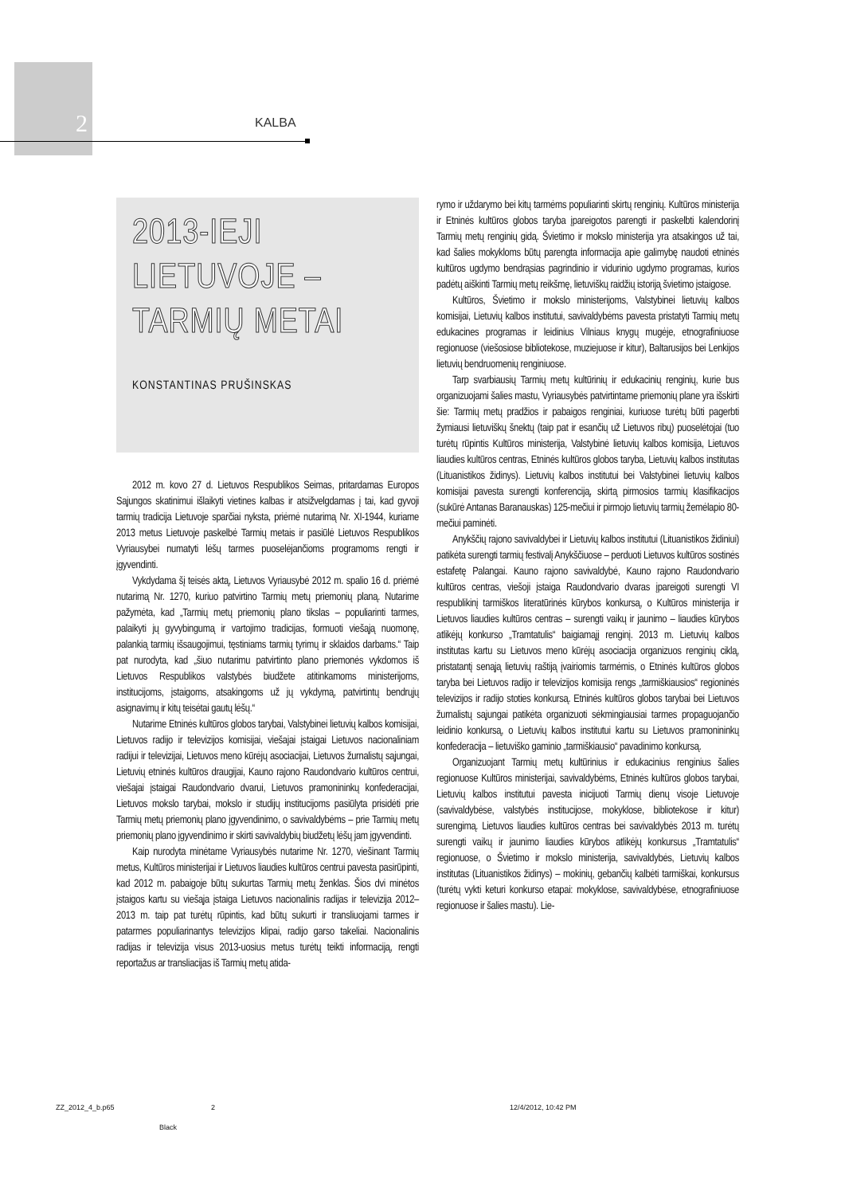2 KALBA
2013-IEJI
LIETUVOJE –
TARMIŲ METAI
KONSTANTINAS PRUŠINSKAS
2012 m. kovo 27 d. Lietuvos Respublikos Seimas, pritardamas Europos Sąjungos skatinimui išlaikyti vietines kalbas ir atsižvelgdamas į tai, kad gyvoji tarmių tradicija Lietuvoje sparčiai nyksta, priėmė nutarimą Nr. XI-1944, kuriame 2013 metus Lietuvoje paskelbė Tarmių metais ir pasiūlė Lietuvos Respublikos Vyriausybei numatyti lėšų tarmes puoselėjančioms programoms rengti ir įgyvendinti.
Vykdydama šį teisės aktą, Lietuvos Vyriausybė 2012 m. spalio 16 d. priėmė nutarimą Nr. 1270, kuriuo patvirtino Tarmių metų priemonių planą. Nutarime pažymėta, kad „Tarmių metų priemonių plano tikslas – populiarinti tarmes, palaikyti jų gyvybingumą ir vartojimo tradicijas, formuoti viešąją nuomonę, palankią tarmių išsaugojimui, tęstiniams tarmių tyrimų ir sklaidos darbams.“ Taip pat nurodyta, kad „šiuo nutarimu patvirtinto plano priemonės vykdomos iš Lietuvos Respublikos valstybės biudžete atitinkamoms ministerijoms, institucijoms, įstaigoms, atsakingoms už jų vykdymą, patvirtintų bendrųjų asignavimų ir kitų teisėtai gautų lėšų.“
Nutarime Etninės kultūros globos tarybai, Valstybinei lietuvių kalbos komisijai, Lietuvos radijo ir televizijos komisijai, viešajai įstaigai Lietuvos nacionaliniam radijui ir televizijai, Lietuvos meno kūrėjų asociacijai, Lietuvos žurnalistų sąjungai, Lietuvių etninės kultūros draugijai, Kauno rajono Raudondvario kultūros centrui, viešajai įstaigai Raudondvario dvarui, Lietuvos pramonininkų konfederacijai, Lietuvos mokslo tarybai, mokslo ir studijų institucijoms pasiūlyta prisidėti prie Tarmių metų priemonių plano įgyvendinimo, o savivaldybėms – prie Tarmių metų priemonių plano įgyvendinimo ir skirti savivaldybių biudžetų lėšų jam įgyvendinti.
Kaip nurodyta minėtame Vyriausybės nutarime Nr. 1270, viešinant Tarmių metus, Kultūros ministerijai ir Lietuvos liaudies kultūros centrui pavesta pasirūpinti, kad 2012 m. pabaigoje būtų sukurtas Tarmių metų ženklas. Šios dvi minėtos įstaigos kartu su viešąja įstaiga Lietuvos nacionalinis radijas ir televizija 2012–2013 m. taip pat turėtų rūpintis, kad būtų sukurti ir transliuojami tarmes ir patarmes populiarinantys televizijos klipai, radijo garso takeliai. Nacionalinis radijas ir televizija visus 2013-uosius metus turėtų teikti informaciją, rengti reportažus ar transliacijas iš Tarmių metų atida-
rymo ir uždarymo bei kitų tarmėms populiarinti skirtų renginių. Kultūros ministerija ir Etninės kultūros globos taryba įpareigotos parengti ir paskelbti kalendorinį Tarmių metų renginių gidą. Švietimo ir mokslo ministerija yra atsakingos už tai, kad šalies mokykloms būtų parengta informacija apie galimybę naudoti etninės kultūros ugdymo bendrąsias pagrindinio ir vidurinio ugdymo programas, kurios padėtų aiškinti Tarmių metų reikšmę, lietuviškų raidžių istoriją švietimo įstaigose.
Kultūros, Švietimo ir mokslo ministerijoms, Valstybinei lietuvių kalbos komisijai, Lietuvių kalbos institutui, savivaldybėms pavesta pristatyti Tarmių metų edukacines programas ir leidinius Vilniaus knygų mugėje, etnografiniuose regionuose (viešosiose bibliotekose, muziejuose ir kitur), Baltarusijos bei Lenkijos lietuvių bendruomenių renginiuose.
Tarp svarbiausių Tarmių metų kultūrinių ir edukacinių renginių, kurie bus organizuojami šalies mastu, Vyriausybės patvirtintame priemonių plane yra išskirti šie: Tarmių metų pradžios ir pabaigos renginiai, kuriuose turėtų būti pagerbti žymiausi lietuviškų šnektų (taip pat ir esančių už Lietuvos ribų) puoselėtojai (tuo turėtų rūpintis Kultūros ministerija, Valstybinė lietuvių kalbos komisija, Lietuvos liaudies kultūros centras, Etninės kultūros globos taryba, Lietuvių kalbos institutas (Lituanistikos židinys). Lietuvių kalbos institutui bei Valstybinei lietuvių kalbos komisijai pavesta surengti konferenciją, skirtą pirmosios tarmių klasifikacijos (sukūrė Antanas Baranauskas) 125-mečiui ir pirmojo lietuvių tarmių žemėlapio 80-mečiui paminėti.
Anykščių rajono savivaldybei ir Lietuvių kalbos institutui (Lituanistikos židiniui) patikėta surengti tarmių festivalį Anykščiuose – perduoti Lietuvos kultūros sostinės estafetę Palangai. Kauno rajono savivaldybė, Kauno rajono Raudondvario kultūros centras, viešoji įstaiga Raudondvario dvaras įpareigoti surengti VI respublikinį tarmiškos literatūrinės kūrybos konkursą, o Kultūros ministerija ir Lietuvos liaudies kultūros centras – surengti vaikų ir jaunimo – liaudies kūrybos atlikėjų konkurso „Tramtatulis“ baigiamąjį renginį. 2013 m. Lietuvių kalbos institutas kartu su Lietuvos meno kūrėjų asociacija organizuos renginių ciklą, pristatantį senąją lietuvių raštiją įvairiomis tarmėmis, o Etninės kultūros globos taryba bei Lietuvos radijo ir televizijos komisija rengs „tarmiškiausios“ regioninės televizijos ir radijo stoties konkursą. Etninės kultūros globos tarybai bei Lietuvos žurnalistų sąjungai patikėta organizuoti sėkmingiausiai tarmes propaguojančio leidinio konkursą, o Lietuvių kalbos institutui kartu su Lietuvos pramonininkų konfederacija – lietuviško gaminio „tarmiškiausio“ pavadinimo konkursą.
Organizuojant Tarmių metų kultūrinius ir edukacinius renginius šalies regionuose Kultūros ministerijai, savivaldybėms, Etninės kultūros globos tarybai, Lietuvių kalbos institutui pavesta inicijuoti Tarmių dienų visoje Lietuvoje (savivaldybėse, valstybės institucijose, mokyklose, bibliotekose ir kitur) surengimą. Lietuvos liaudies kultūros centras bei savivaldybės 2013 m. turėtų surengti vaikų ir jaunimo liaudies kūrybos atlikėjų konkursus „Tramtatulis“ regionuose, o Švietimo ir mokslo ministerija, savivaldybės, Lietuvių kalbos institutas (Lituanistikos židinys) – mokinių, gebančių kalbėti tarmiškai, konkursus (turėtų vykti keturi konkurso etapai: mokyklose, savivaldybėse, etnografiniuose regionuose ir šalies mastu). Lie-
ZZ_2012_4_b.p65 2 12/4/2012, 10:42 PM
Black